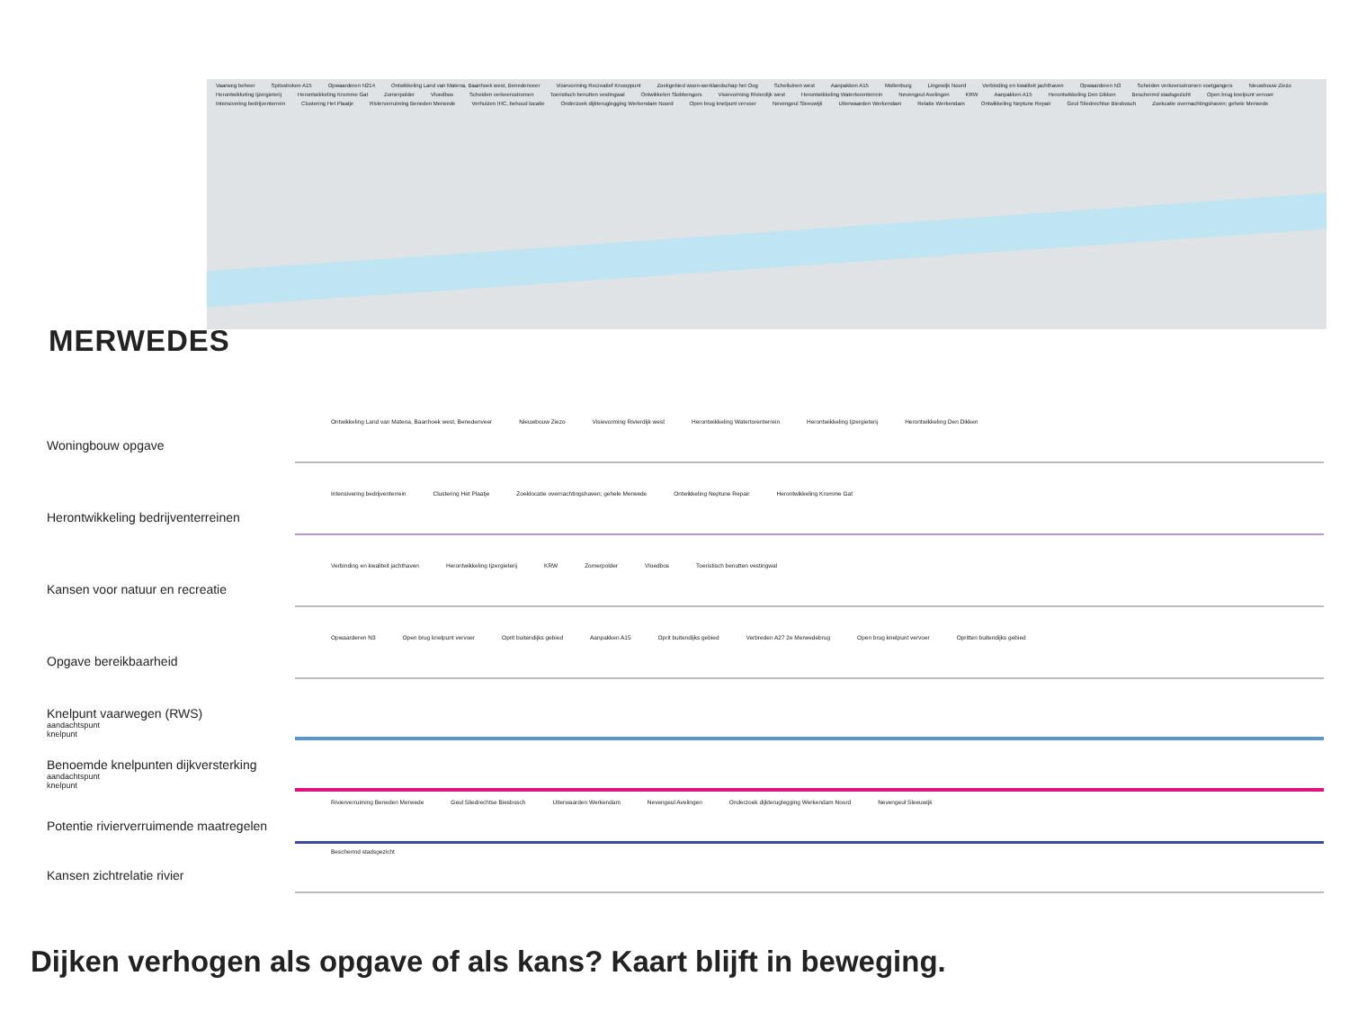Vaarweg beheer Spitsstroken A15 Opwaarderen N214 Ontwikkeling Land van Matena, Baanhoek west, Benedenveer Visievorming Recreatief Knooppunt Zoekgebied woon-werklandschap het Oog Schelluinen west Aanpakken A15 Mollenburg Lingewijk Noord Verbinding en kwaliteit jachthaven Opwaarderen N3 Scheiden verkeersstromen voetgangers Nieuwbouw Ziezo Herontwikkeling Ijzergieterij Herontwikkeling Kromme Gat Zomerpolder Vloedbos Scheiden verkeersstromen Toeristisch benutten vestingwal Ontwikkelen Slobbengors Visievorming Rivierdijk west Herontwikkeling Watertorenterrein Nevengeul Avelingen KRW Aanpakken A15 Herontwikkeling Den Dikken Beschermd stadsgezicht Open brug knelpunt vervoer Intensivering bedrijventerrein Clustering Het Plaatje Rivierverruiming Beneden Merwede Verhuizen IHC, behoud locatie Onderzoek dijkteruglegging Werkendam Noord Open brug knelpunt vervoer Nevengeul Sleeuwijk Uiterwaarden Werkendam Relatie Werkendam Ontwikkeling Neptune Repair Geul Sliedrechtse Biesbosch Zoekcatie overnachtingshaven; gehele Merwede
MERWEDES
Woningbouw opgave
Ontwikkeling Land van Matena, Baanhoek west, Benedenveer Nieuwbouw Ziezo Visievorming Rivierdijk west Herontwikkeling Watertorenterrein Herontwikkeling Ijzergieterij Herontwikkeling Den Dikken
Herontwikkeling bedrijventerreinen
Intensivering bedrijventerrein Clustering Het Plaatje Zoeklocatie overnachtingshaven; gehele Merwede Ontwikkeling Neptune Repair Herontwikkeling Kromme Gat
Kansen voor natuur en recreatie
Verbinding en kwaliteit jachthaven Herontwikkeling Ijzergieterij KRW Zomerpolder Vloedbos Toeristisch benutten vestingwal
Opgave bereikbaarheid
Opwaarderen N3 Open brug knelpunt vervoer Oprit buitendijks gebied Aanpakken A15 Oprit buitendijks gebied Verbreden A27 2e Merwedebrug Open brug knelpunt vervoer Opritten buitendijks gebied
Knelpunt vaarwegen (RWS)
aandachtspunt
knelpunt
Benoemde knelpunten dijkversterking
aandachtspunt
knelpunt
Potentie rivierverruimende maatregelen
Rivierverruiming Beneden Merwede Geul Sliedrechtse Biesbosch Uiterwaarden Werkendam Nevengeul Avelingen Onderzoek dijkteruglegging Werkendam Noord Nevengeul Sleeuwijk
Kansen zichtrelatie rivier
Beschermd stadsgezicht
Dijken verhogen als opgave of als kans? Kaart blijft in beweging.